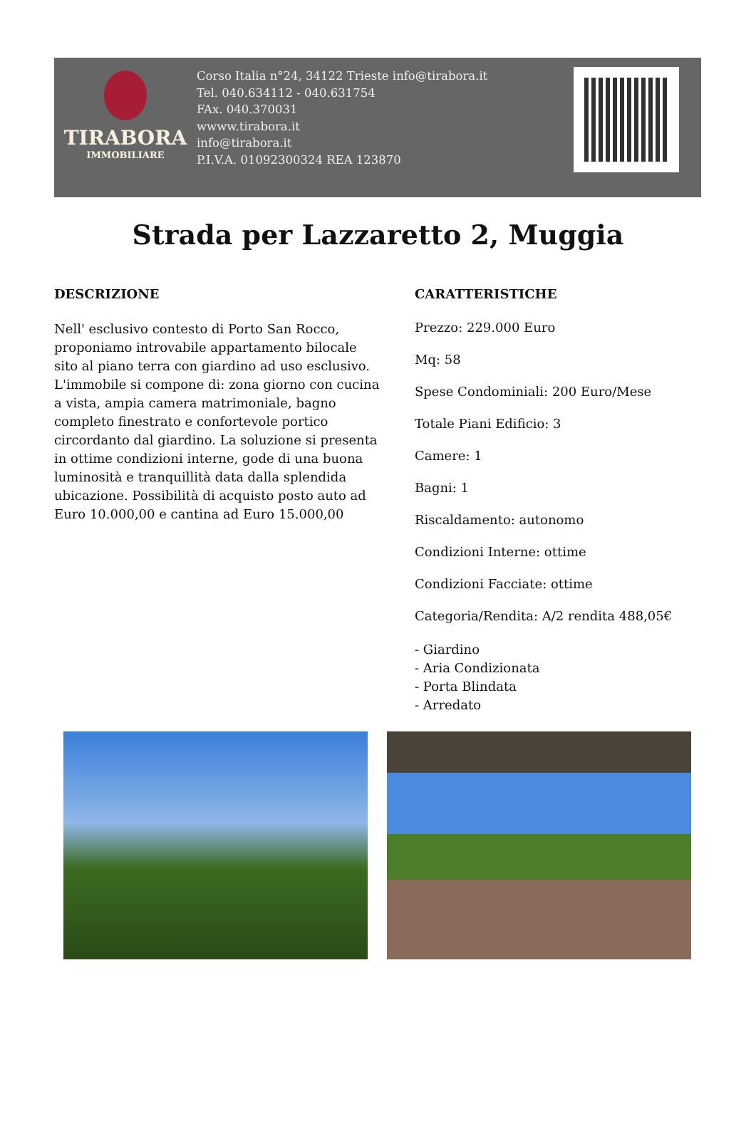TIRABORA
IMMOBILIARE
Corso Italia n°24, 34122 Trieste info@tirabora.it
Tel. 040.634112 - 040.631754
FAx. 040.370031
wwww.tirabora.it
info@tirabora.it
P.I.V.A. 01092300324 REA 123870
Strada per Lazzaretto 2, Muggia
DESCRIZIONE
Nell' esclusivo contesto di Porto San Rocco, proponiamo introvabile appartamento bilocale sito al piano terra con giardino ad uso esclusivo. L'immobile si compone di: zona giorno con cucina a vista, ampia camera matrimoniale, bagno completo finestrato e confortevole portico circordanto dal giardino. La soluzione si presenta in ottime condizioni interne, gode di una buona luminosità e tranquillità data dalla splendida ubicazione. Possibilità di acquisto posto auto ad Euro 10.000,00 e cantina ad Euro 15.000,00
CARATTERISTICHE
Prezzo: 229.000 Euro
Mq: 58
Spese Condominiali: 200 Euro/Mese
Totale Piani Edificio: 3
Camere: 1
Bagni: 1
Riscaldamento: autonomo
Condizioni Interne: ottime
Condizioni Facciate: ottime
Categoria/Rendita: A/2 rendita 488,05€
- Giardino
- Aria Condizionata
- Porta Blindata
- Arredato